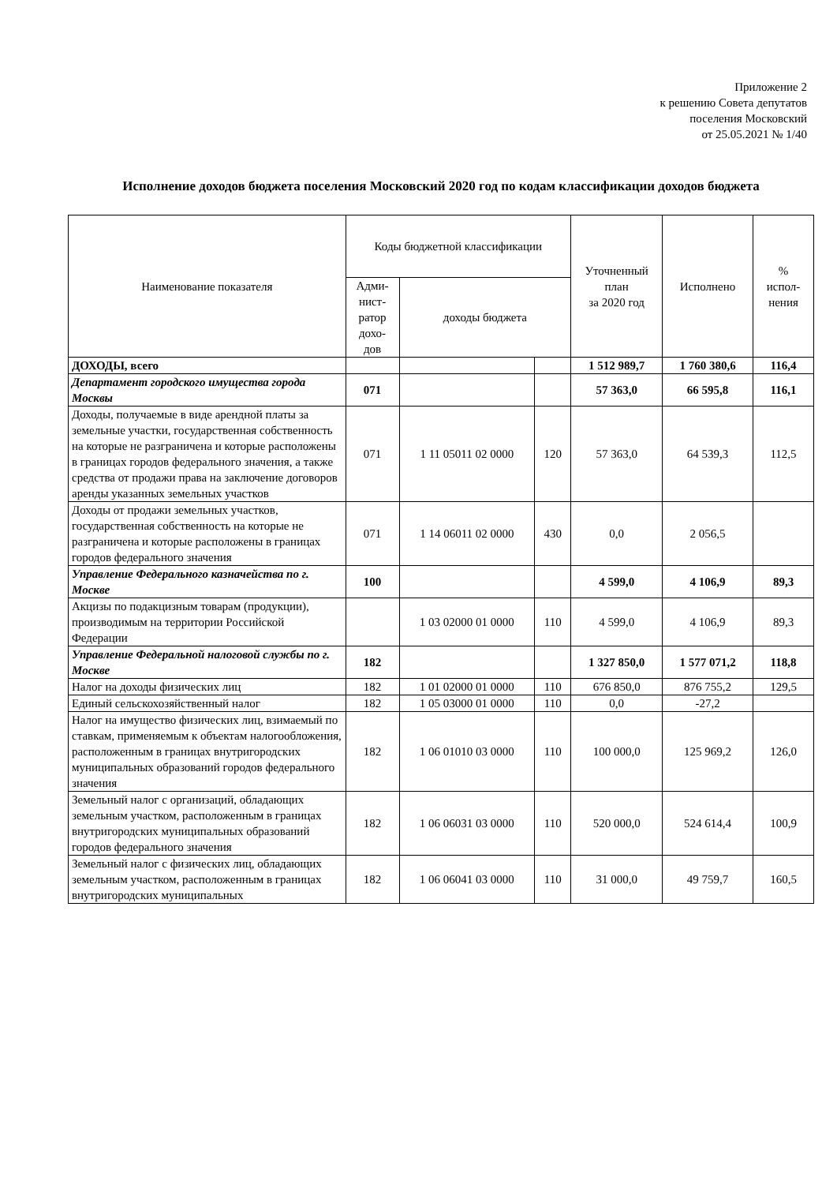Приложение 2
к решению Совета депутатов
поселения Московский
от 25.05.2021 № 1/40
Исполнение доходов бюджета поселения Московский 2020 год по кодам классификации доходов бюджета
| Наименование показателя | Коды бюджетной классификации | | | Уточненный план за 2020 год | Исполнено | % испол- нения |
| --- | --- | --- | --- | --- | --- | --- |
| | Адми- нист- ратор дохо- дов | доходы бюджета | | | | |
| ДОХОДЫ, всего | | | | 1 512 989,7 | 1 760 380,6 | 116,4 |
| Департамент городского имущества города Москвы | 071 | | | 57 363,0 | 66 595,8 | 116,1 |
| Доходы, получаемые в виде арендной платы за земельные участки, государственная собственность на которые не разграничена и которые расположены в границах городов федерального значения, а также средства от продажи права на заключение договоров аренды указанных земельных участков | 071 | 1 11 05011 02 0000 | 120 | 57 363,0 | 64 539,3 | 112,5 |
| Доходы от продажи земельных участков, государственная собственность на которые не разграничена и которые расположены в границах городов федерального значения | 071 | 1 14 06011 02 0000 | 430 | 0,0 | 2 056,5 | |
| Управление Федерального казначейства по г. Москве | 100 | | | 4 599,0 | 4 106,9 | 89,3 |
| Акцизы по подакцизным товарам (продукции), производимым на территории Российской Федерации | | 1 03 02000 01 0000 | 110 | 4 599,0 | 4 106,9 | 89,3 |
| Управление Федеральной налоговой службы по г. Москве | 182 | | | 1 327 850,0 | 1 577 071,2 | 118,8 |
| Налог на доходы физических лиц | 182 | 1 01 02000 01 0000 | 110 | 676 850,0 | 876 755,2 | 129,5 |
| Единый сельскохозяйственный налог | 182 | 1 05 03000 01 0000 | 110 | 0,0 | -27,2 | |
| Налог на имущество физических лиц, взимаемый по ставкам, применяемым к объектам налогообложения, расположенным в границах внутригородских муниципальных образований городов федерального значения | 182 | 1 06 01010 03 0000 | 110 | 100 000,0 | 125 969,2 | 126,0 |
| Земельный налог с организаций, обладающих земельным участком, расположенным в границах внутригородских муниципальных образований городов федерального значения | 182 | 1 06 06031 03 0000 | 110 | 520 000,0 | 524 614,4 | 100,9 |
| Земельный налог с физических лиц, обладающих земельным участком, расположенным в границах внутригородских муниципальных | 182 | 1 06 06041 03 0000 | 110 | 31 000,0 | 49 759,7 | 160,5 |